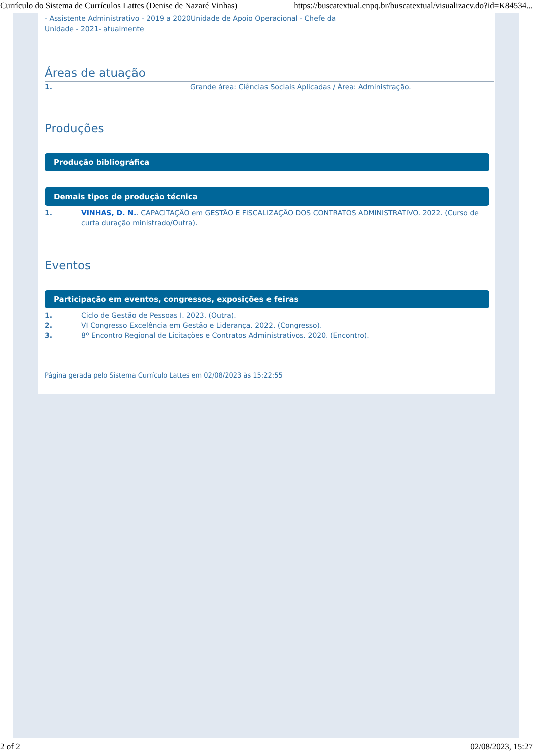Currículo do Sistema de Currículos Lattes (Denise de Nazaré Vinhas) https://buscatextual.cnpq.br/buscatextual/visualizacv.do?id=K84534...
- Assistente Administrativo - 2019 a 2020Unidade de Apoio Operacional - Chefe da
Unidade - 2021- atualmente
Áreas de atuação
1. Grande área: Ciências Sociais Aplicadas / Área: Administração.
Produções
Produção bibliográfica
Demais tipos de produção técnica
1. VINHAS, D. N.. CAPACITAÇÃO em GESTÃO E FISCALIZAÇÃO DOS CONTRATOS ADMINISTRATIVO. 2022. (Curso de curta duração ministrado/Outra).
Eventos
Participação em eventos, congressos, exposições e feiras
1. Ciclo de Gestão de Pessoas I. 2023. (Outra).
2. VI Congresso Excelência em Gestão e Liderança. 2022. (Congresso).
3. 8º Encontro Regional de Licitações e Contratos Administrativos. 2020. (Encontro).
Página gerada pelo Sistema Currículo Lattes em 02/08/2023 às 15:22:55
2 of 2 02/08/2023, 15:27